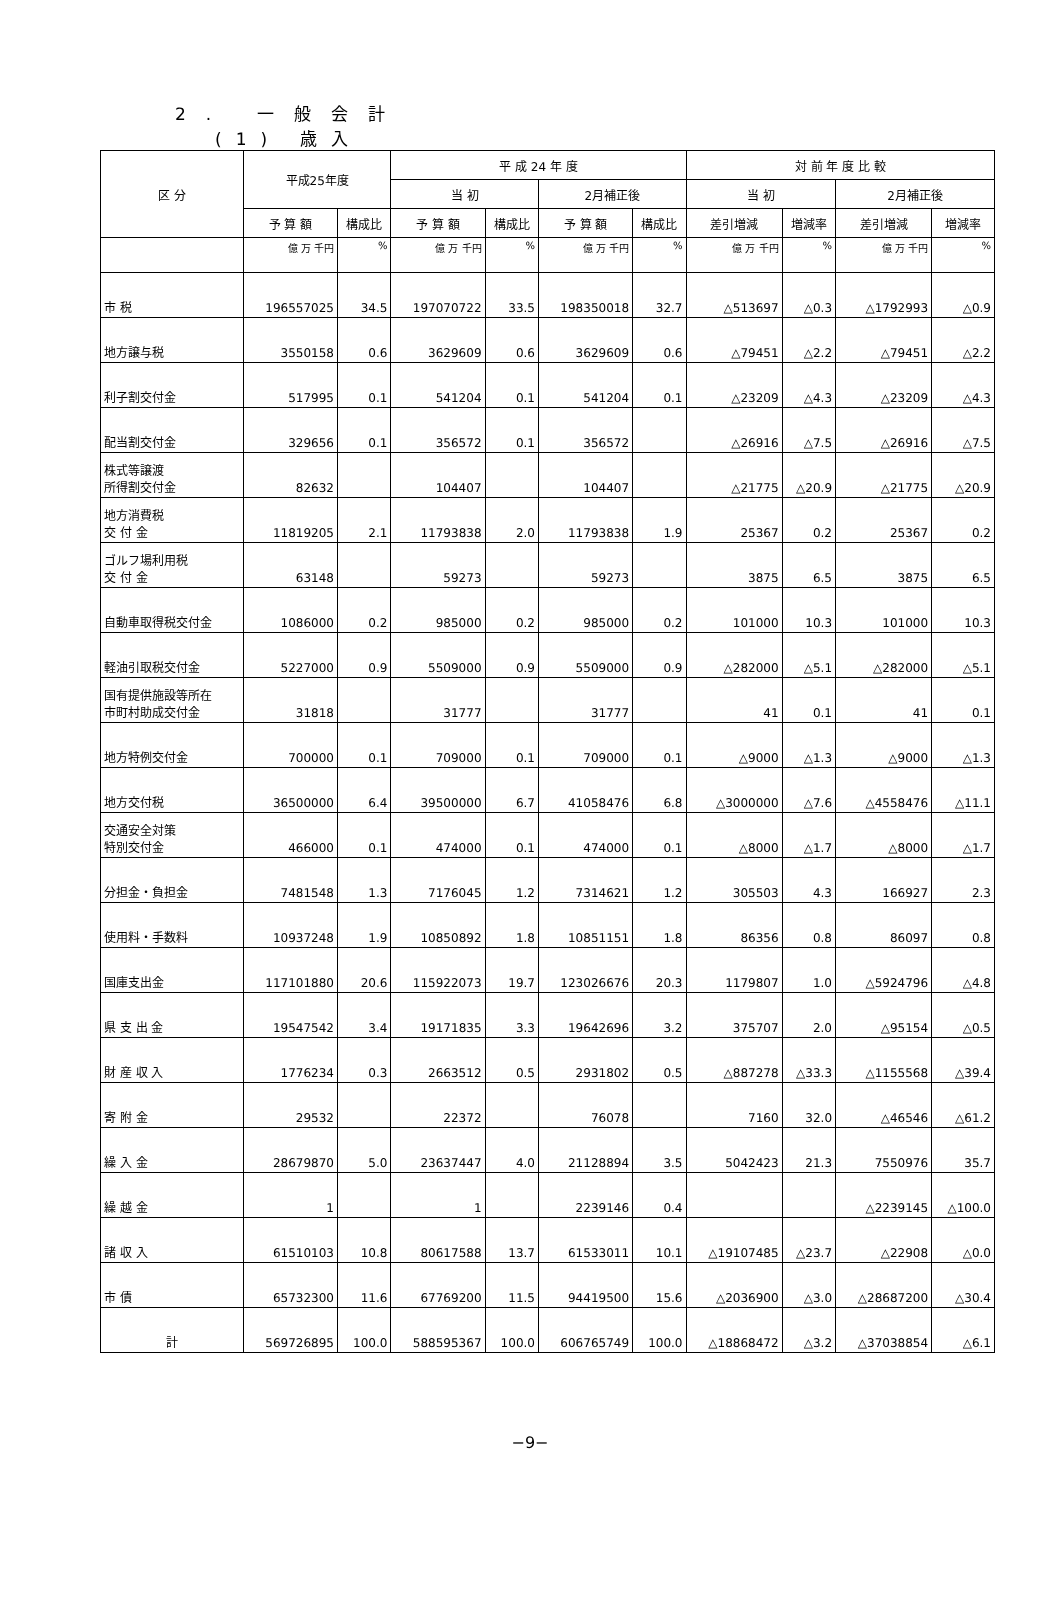2. 一般会計
(1) 歳入
| 区 分 | 平成25年度 | | 平 成 24 年 度 | | | | 対 前 年 度 比 較 | | | |
| --- | --- | --- | --- | --- | --- | --- | --- | --- | --- | --- |
| | | | 当 初 | | 2月補正後 | | 当 初 | | 2月補正後 | |
| | 予 算 額 | 構成比 | 予 算 額 | 構成比 | 予 算 額 | 構成比 | 差引増減 | 増減率 | 差引増減 | 増減率 |
| | 億 万 千円 | % | 億 万 千円 | % | 億 万 千円 | % | 億 万 千円 | % | 億 万 千円 | % |
| 市 税 | 196557025 | 34.5 | 197070722 | 33.5 | 198350018 | 32.7 | △513697 | △0.3 | △1792993 | △0.9 |
| 地方譲与税 | 3550158 | 0.6 | 3629609 | 0.6 | 3629609 | 0.6 | △79451 | △2.2 | △79451 | △2.2 |
| 利子割交付金 | 517995 | 0.1 | 541204 | 0.1 | 541204 | 0.1 | △23209 | △4.3 | △23209 | △4.3 |
| 配当割交付金 | 329656 | 0.1 | 356572 | 0.1 | 356572 | | △26916 | △7.5 | △26916 | △7.5 |
| 株式等譲渡 所得割交付金 | 82632 | | 104407 | | 104407 | | △21775 | △20.9 | △21775 | △20.9 |
| 地方消費税 交 付 金 | 11819205 | 2.1 | 11793838 | 2.0 | 11793838 | 1.9 | 25367 | 0.2 | 25367 | 0.2 |
| ゴルフ場利用税 交 付 金 | 63148 | | 59273 | | 59273 | | 3875 | 6.5 | 3875 | 6.5 |
| 自動車取得税交付金 | 1086000 | 0.2 | 985000 | 0.2 | 985000 | 0.2 | 101000 | 10.3 | 101000 | 10.3 |
| 軽油引取税交付金 | 5227000 | 0.9 | 5509000 | 0.9 | 5509000 | 0.9 | △282000 | △5.1 | △282000 | △5.1 |
| 国有提供施設等所在 市町村助成交付金 | 31818 | | 31777 | | 31777 | | 41 | 0.1 | 41 | 0.1 |
| 地方特例交付金 | 700000 | 0.1 | 709000 | 0.1 | 709000 | 0.1 | △9000 | △1.3 | △9000 | △1.3 |
| 地方交付税 | 36500000 | 6.4 | 39500000 | 6.7 | 41058476 | 6.8 | △3000000 | △7.6 | △4558476 | △11.1 |
| 交通安全対策 特別交付金 | 466000 | 0.1 | 474000 | 0.1 | 474000 | 0.1 | △8000 | △1.7 | △8000 | △1.7 |
| 分担金・負担金 | 7481548 | 1.3 | 7176045 | 1.2 | 7314621 | 1.2 | 305503 | 4.3 | 166927 | 2.3 |
| 使用料・手数料 | 10937248 | 1.9 | 10850892 | 1.8 | 10851151 | 1.8 | 86356 | 0.8 | 86097 | 0.8 |
| 国庫支出金 | 117101880 | 20.6 | 115922073 | 19.7 | 123026676 | 20.3 | 1179807 | 1.0 | △5924796 | △4.8 |
| 県 支 出 金 | 19547542 | 3.4 | 19171835 | 3.3 | 19642696 | 3.2 | 375707 | 2.0 | △95154 | △0.5 |
| 財 産 収 入 | 1776234 | 0.3 | 2663512 | 0.5 | 2931802 | 0.5 | △887278 | △33.3 | △1155568 | △39.4 |
| 寄 附 金 | 29532 | | 22372 | | 76078 | | 7160 | 32.0 | △46546 | △61.2 |
| 繰 入 金 | 28679870 | 5.0 | 23637447 | 4.0 | 21128894 | 3.5 | 5042423 | 21.3 | 7550976 | 35.7 |
| 繰 越 金 | 1 | | 1 | | 2239146 | 0.4 | | | △2239145 | △100.0 |
| 諸 収 入 | 61510103 | 10.8 | 80617588 | 13.7 | 61533011 | 10.1 | △19107485 | △23.7 | △22908 | △0.0 |
| 市 債 | 65732300 | 11.6 | 67769200 | 11.5 | 94419500 | 15.6 | △2036900 | △3.0 | △28687200 | △30.4 |
| 計 | 569726895 | 100.0 | 588595367 | 100.0 | 606765749 | 100.0 | △18868472 | △3.2 | △37038854 | △6.1 |
−9−